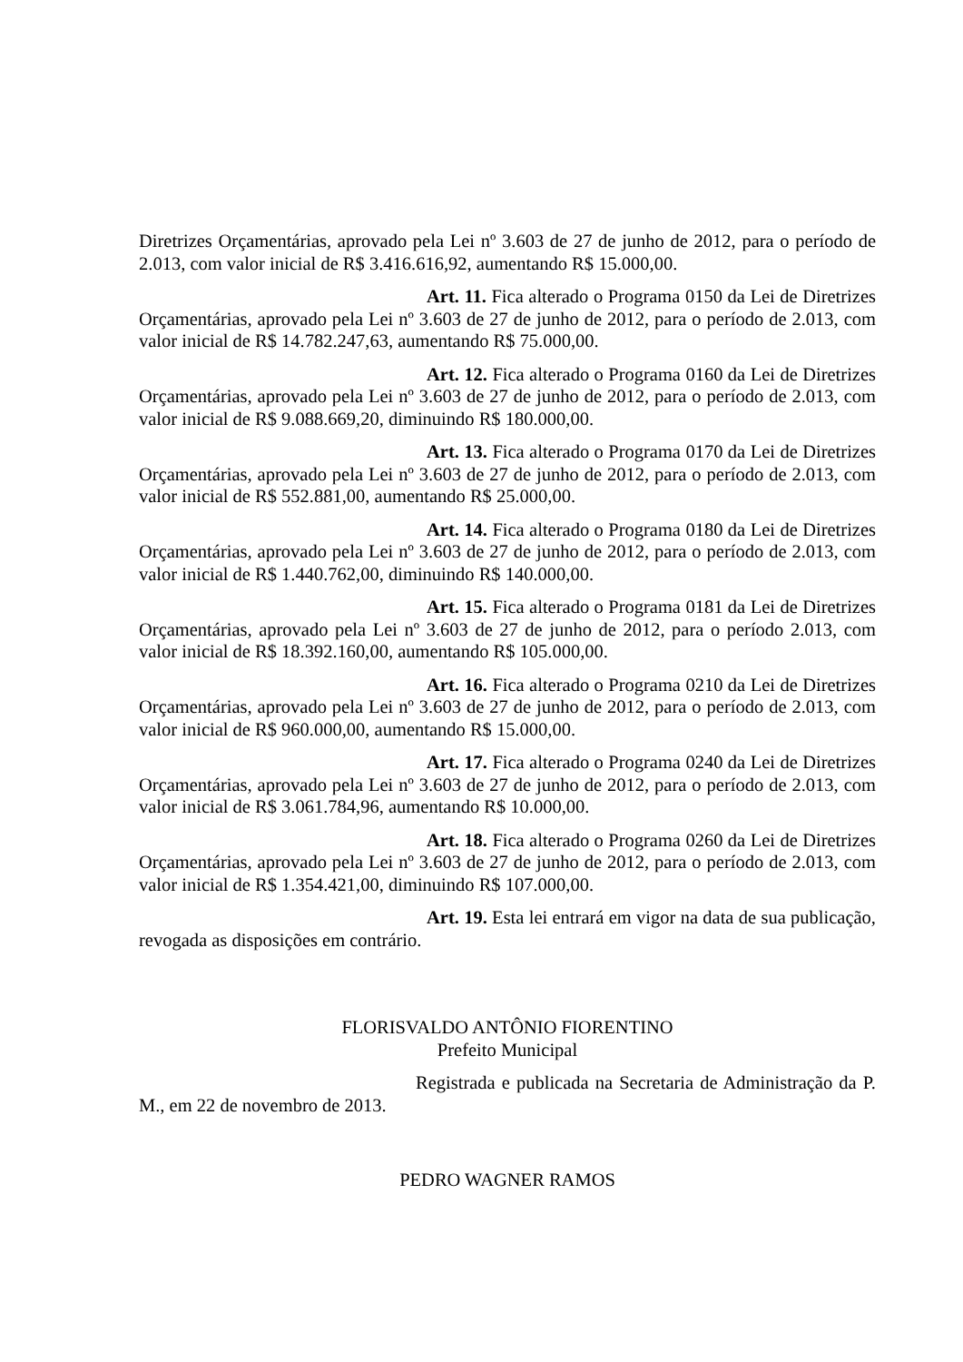Diretrizes Orçamentárias, aprovado pela Lei nº 3.603 de 27 de junho de 2012, para o período de 2.013, com valor inicial de R$ 3.416.616,92, aumentando R$ 15.000,00.
Art. 11. Fica alterado o Programa 0150 da Lei de Diretrizes Orçamentárias, aprovado pela Lei nº 3.603 de 27 de junho de 2012, para o período de 2.013, com valor inicial de R$ 14.782.247,63, aumentando R$ 75.000,00.
Art. 12. Fica alterado o Programa 0160 da Lei de Diretrizes Orçamentárias, aprovado pela Lei nº 3.603 de 27 de junho de 2012, para o período de 2.013, com valor inicial de R$ 9.088.669,20, diminuindo R$ 180.000,00.
Art. 13. Fica alterado o Programa 0170 da Lei de Diretrizes Orçamentárias, aprovado pela Lei nº 3.603 de 27 de junho de 2012, para o período de 2.013, com valor inicial de R$ 552.881,00, aumentando R$ 25.000,00.
Art. 14. Fica alterado o Programa 0180 da Lei de Diretrizes Orçamentárias, aprovado pela Lei nº 3.603 de 27 de junho de 2012, para o período de 2.013, com valor inicial de R$ 1.440.762,00, diminuindo R$ 140.000,00.
Art. 15. Fica alterado o Programa 0181 da Lei de Diretrizes Orçamentárias, aprovado pela Lei nº 3.603 de 27 de junho de 2012, para o período 2.013, com valor inicial de R$ 18.392.160,00, aumentando R$ 105.000,00.
Art. 16. Fica alterado o Programa 0210 da Lei de Diretrizes Orçamentárias, aprovado pela Lei nº 3.603 de 27 de junho de 2012, para o período de 2.013, com valor inicial de R$ 960.000,00, aumentando R$ 15.000,00.
Art. 17. Fica alterado o Programa 0240 da Lei de Diretrizes Orçamentárias, aprovado pela Lei nº 3.603 de 27 de junho de 2012, para o período de 2.013, com valor inicial de R$ 3.061.784,96, aumentando R$ 10.000,00.
Art. 18. Fica alterado o Programa 0260 da Lei de Diretrizes Orçamentárias, aprovado pela Lei nº 3.603 de 27 de junho de 2012, para o período de 2.013, com valor inicial de R$ 1.354.421,00, diminuindo R$ 107.000,00.
Art. 19. Esta lei entrará em vigor na data de sua publicação, revogada as disposições em contrário.
FLORISVALDO ANTÔNIO FIORENTINO
Prefeito Municipal
Registrada e publicada na Secretaria de Administração da P. M., em 22 de novembro de 2013.
PEDRO WAGNER RAMOS